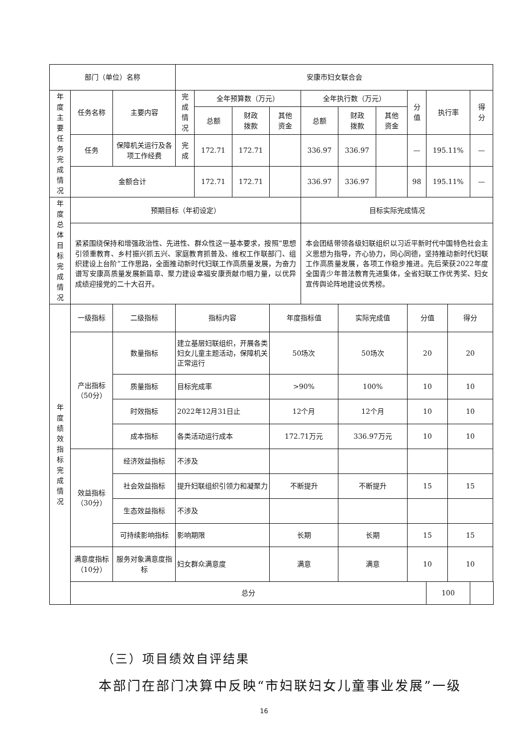| 部门（单位）名称 | | | 安康市妇女联合会 | | | | | | | | | | |
| 年度主要任务完成情况 | 任务名称 | 主要内容 | 完成情况 | 全年预算数（万元） | | | 全年执行数（万元） | | | 分值 | 执行率 | | 得分 |
| | | | | 总额 | 财政 拨款 | 其他 资金 | 总额 | 财政 拨款 | 其他 资金 | | | | |
| | 任务 | 保障机关运行及各项工作经费 | 完成 | 172.71 | 172.71 | | 336.97 | 336.97 | | — | 195.11% | | — |
| | 金额合计 | | | 172.71 | 172.71 | | 336.97 | 336.97 | | 98 | 195.11% | | — |
| 年度总体目标完成情况 | 预期目标（年初设定） | | | | | | 目标实际完成情况 | | | | | | |
| | 紧紧围绕保持和增强政治性、先进性、群众性这一基本要求，按照“思想引领重教育、乡村振兴抓五兴、家庭教育抓普及、维权工作联部门、组织建设上台阶”工作思路，全面推动新时代妇联工作高质量发展，为奋力谱写安康高质量发展新篇章、聚力建设幸福安康贡献巾帼力量，以优异成绩迎接党的二十大召开。 | | | | | | 本会团结带领各级妇联组织以习近平新时代中国特色社会主义思想为指导，齐心协力，同心同德，坚持推动新时代妇联工作高质量发展，各项工作稳步推进。先后荣获2022年度全国青少年普法教育先进集体，全省妇联工作优秀奖、妇女宣传舆论阵地建设优秀榜。 | | | | | | |
| 年度绩效指标完成情况 | 一级指标 | 二级指标 | 指标内容 | | | 年度指标值 | | 实际完成值 | | 分值 | | 得分 | |
| | 产出指标 （50分） | 数量指标 | 建立基层妇联组织，开展各类妇女儿童主题活动，保障机关正常运行 | | | 50场次 | | 50场次 | | 20 | | 20 | |
| | | 质量指标 | 目标完成率 | | | >90% | | 100% | | 10 | | 10 | |
| | | 时效指标 | 2022年12月31日止 | | | 12个月 | | 12个月 | | 10 | | 10 | |
| | | 成本指标 | 各类活动运行成本 | | | 172.71万元 | | 336.97万元 | | 10 | | 10 | |
| | 效益指标 （30分） | 经济效益指标 | 不涉及 | | | | | | | | | | |
| | | 社会效益指标 | 提升妇联组织引领力和凝聚力 | | | 不断提升 | | 不断提升 | | 15 | | 15 | |
| | | 生态效益指标 | 不涉及 | | | | | | | | | | |
| | | 可持续影响指标 | 影响期限 | | | 长期 | | 长期 | | 15 | | 15 | |
| | 满意度指标 （10分） | 服务对象满意度指标 | 妇女群众满意度 | | | 满意 | | 满意 | | 10 | | 10 | |
| | 总分 | | | | | | | | | | 100 | | |
（三）项目绩效自评结果
本部门在部门决算中反映“市妇联妇女儿童事业发展”一级
16